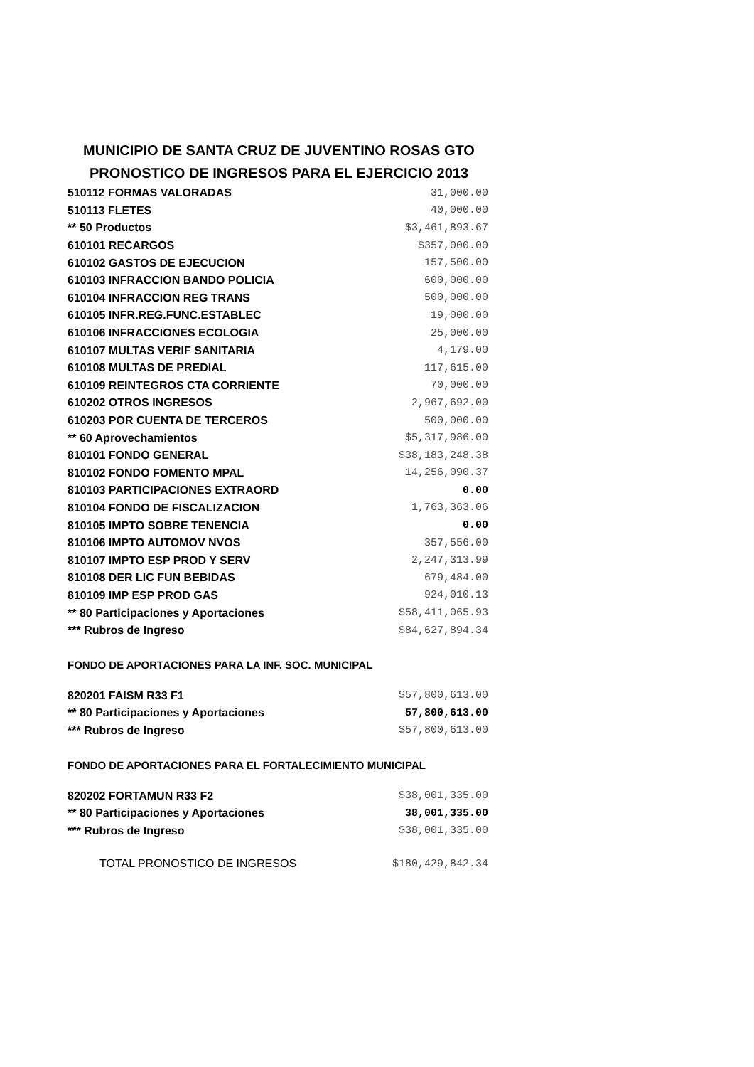MUNICIPIO DE SANTA CRUZ DE JUVENTINO ROSAS GTO
PRONOSTICO DE INGRESOS PARA EL EJERCICIO 2013
| 510112 FORMAS VALORADAS | 31,000.00 |
| 510113 FLETES | 40,000.00 |
| ** 50 Productos | $3,461,893.67 |
| 610101 RECARGOS | $357,000.00 |
| 610102 GASTOS DE EJECUCION | 157,500.00 |
| 610103 INFRACCION BANDO POLICIA | 600,000.00 |
| 610104 INFRACCION REG TRANS | 500,000.00 |
| 610105 INFR.REG.FUNC.ESTABLEC | 19,000.00 |
| 610106 INFRACCIONES ECOLOGIA | 25,000.00 |
| 610107 MULTAS VERIF SANITARIA | 4,179.00 |
| 610108 MULTAS DE PREDIAL | 117,615.00 |
| 610109 REINTEGROS CTA CORRIENTE | 70,000.00 |
| 610202 OTROS INGRESOS | 2,967,692.00 |
| 610203 POR CUENTA DE TERCEROS | 500,000.00 |
| ** 60 Aprovechamientos | $5,317,986.00 |
| 810101 FONDO GENERAL | $38,183,248.38 |
| 810102 FONDO FOMENTO MPAL | 14,256,090.37 |
| 810103 PARTICIPACIONES EXTRAORD | 0.00 |
| 810104 FONDO DE FISCALIZACION | 1,763,363.06 |
| 810105 IMPTO SOBRE TENENCIA | 0.00 |
| 810106 IMPTO AUTOMOV NVOS | 357,556.00 |
| 810107 IMPTO ESP PROD Y SERV | 2,247,313.99 |
| 810108 DER LIC FUN BEBIDAS | 679,484.00 |
| 810109 IMP ESP PROD GAS | 924,010.13 |
| ** 80 Participaciones y Aportaciones | $58,411,065.93 |
| *** Rubros de Ingreso | $84,627,894.34 |
FONDO DE APORTACIONES PARA LA INF. SOC. MUNICIPAL
| 820201 FAISM R33 F1 | $57,800,613.00 |
| ** 80 Participaciones y Aportaciones | 57,800,613.00 |
| *** Rubros de Ingreso | $57,800,613.00 |
FONDO DE APORTACIONES PARA EL FORTALECIMIENTO MUNICIPAL
| 820202 FORTAMUN R33 F2 | $38,001,335.00 |
| ** 80 Participaciones y Aportaciones | 38,001,335.00 |
| *** Rubros de Ingreso | $38,001,335.00 |
| TOTAL PRONOSTICO DE INGRESOS | $180,429,842.34 |